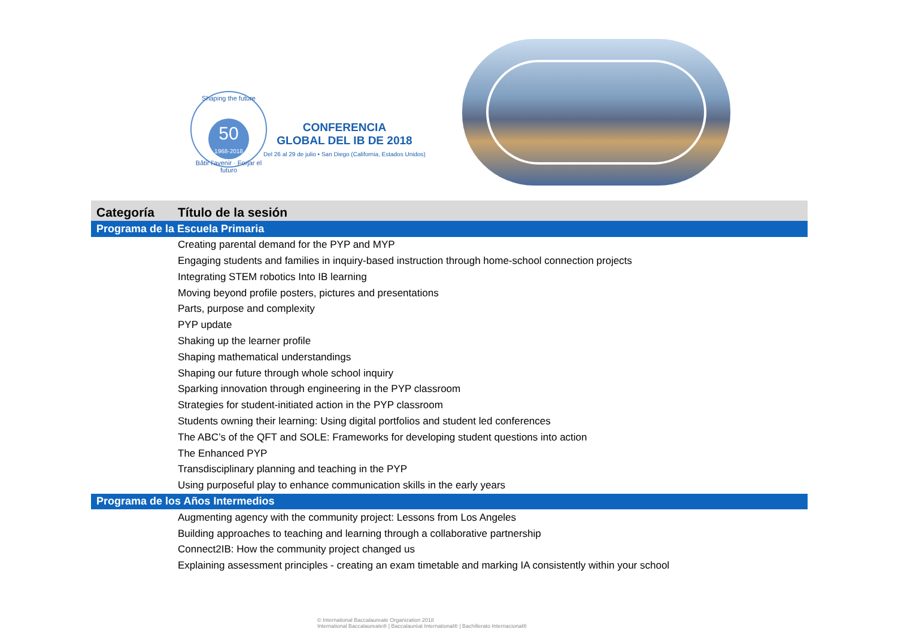Shaping the future
50
1968-2018
Bâtir l'avenir · Forjar el futuro
CONFERENCIA
GLOBAL DEL IB DE 2018
Del 26 al 29 de julio • San Diego (California, Estados Unidos)
| Categoría | Título de la sesión |
| --- | --- |
| Programa de la Escuela Primaria | |
| | Creating parental demand for the PYP and MYP |
| | Engaging students and families in inquiry-based instruction through home-school connection projects |
| | Integrating STEM robotics Into IB learning |
| | Moving beyond profile posters, pictures and presentations |
| | Parts, purpose and complexity |
| | PYP update |
| | Shaking up the learner profile |
| | Shaping mathematical understandings |
| | Shaping our future through whole school inquiry |
| | Sparking innovation through engineering in the PYP classroom |
| | Strategies for student-initiated action in the PYP classroom |
| | Students owning their learning: Using digital portfolios and student led conferences |
| | The ABC’s of the QFT and SOLE: Frameworks for developing student questions into action |
| | The Enhanced PYP |
| | Transdisciplinary planning and teaching in the PYP |
| | Using purposeful play to enhance communication skills in the early years |
| Programa de los Años Intermedios | |
| | Augmenting agency with the community project: Lessons from Los Angeles |
| | Building approaches to teaching and learning through a collaborative partnership |
| | Connect2IB: How the community project changed us |
| | Explaining assessment principles - creating an exam timetable and marking IA consistently within your school |
© International Baccalaureate Organization 2018
International Baccalaureate® | Baccalauréat International® | Bachillerato Internacional®